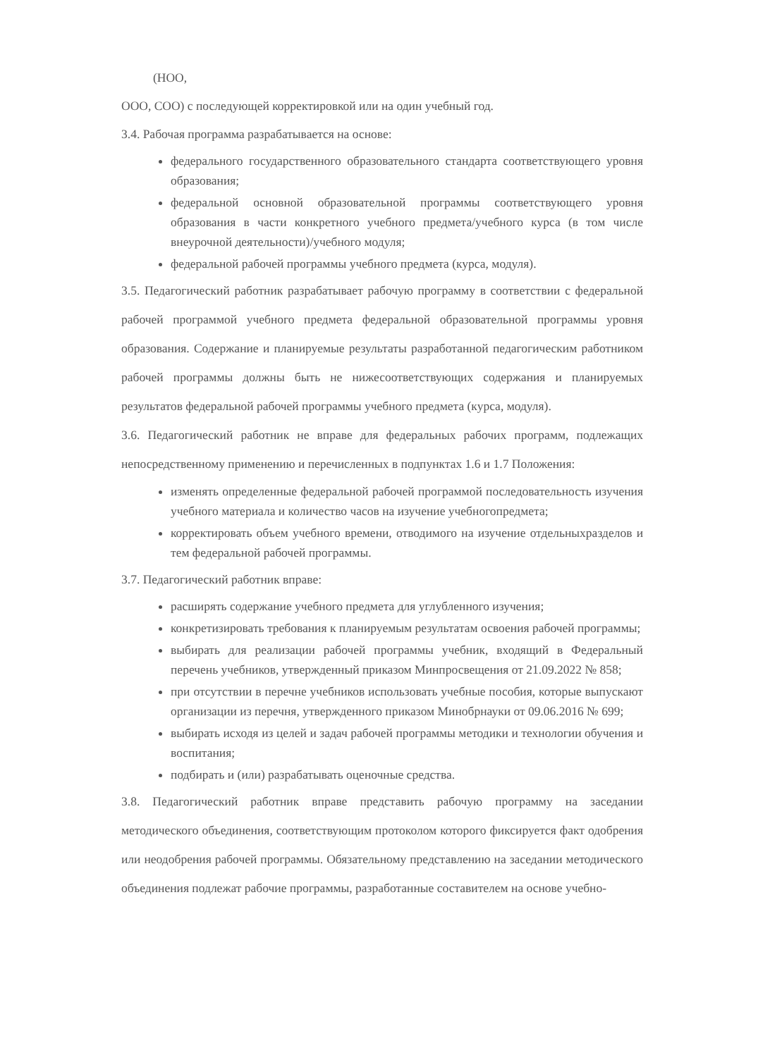(НОО,
ООО, СОО) с последующей корректировкой или на один учебный год.
3.4. Рабочая программа разрабатывается на основе:
федерального государственного образовательного стандарта соответствующего уровня образования;
федеральной основной образовательной программы соответствующего уровня образования в части конкретного учебного предмета/учебного курса (в том числе внеурочной деятельности)/учебного модуля;
федеральной рабочей программы учебного предмета (курса, модуля).
3.5. Педагогический работник разрабатывает рабочую программу в соответствии с федеральной рабочей программой учебного предмета федеральной образовательной программы уровня образования. Содержание и планируемые результаты разработанной педагогическим работником рабочей программы должны быть не нижесоответствующих содержания и планируемых результатов федеральной рабочей программы учебного предмета (курса, модуля).
3.6. Педагогический работник не вправе для федеральных рабочих программ, подлежащих непосредственному применению и перечисленных в подпунктах 1.6 и 1.7 Положения:
изменять определенные федеральной рабочей программой последовательность изучения учебного материала и количество часов на изучение учебногопредмета;
корректировать объем учебного времени, отводимого на изучение отдельныхразделов и тем федеральной рабочей программы.
3.7. Педагогический работник вправе:
расширять содержание учебного предмета для углубленного изучения;
конкретизировать требования к планируемым результатам освоения рабочей программы;
выбирать для реализации рабочей программы учебник, входящий в Федеральный перечень учебников, утвержденный приказом Минпросвещения от 21.09.2022 № 858;
при отсутствии в перечне учебников использовать учебные пособия, которые выпускают организации из перечня, утвержденного приказом Минобрнауки от 09.06.2016 № 699;
выбирать исходя из целей и задач рабочей программы методики и технологии обучения и воспитания;
подбирать и (или) разрабатывать оценочные средства.
3.8. Педагогический работник вправе представить рабочую программу на заседании методического объединения, соответствующим протоколом которого фиксируется факт одобрения или неодобрения рабочей программы. Обязательному представлению на заседании методического объединения подлежат рабочие программы, разработанные составителем на основе учебно-